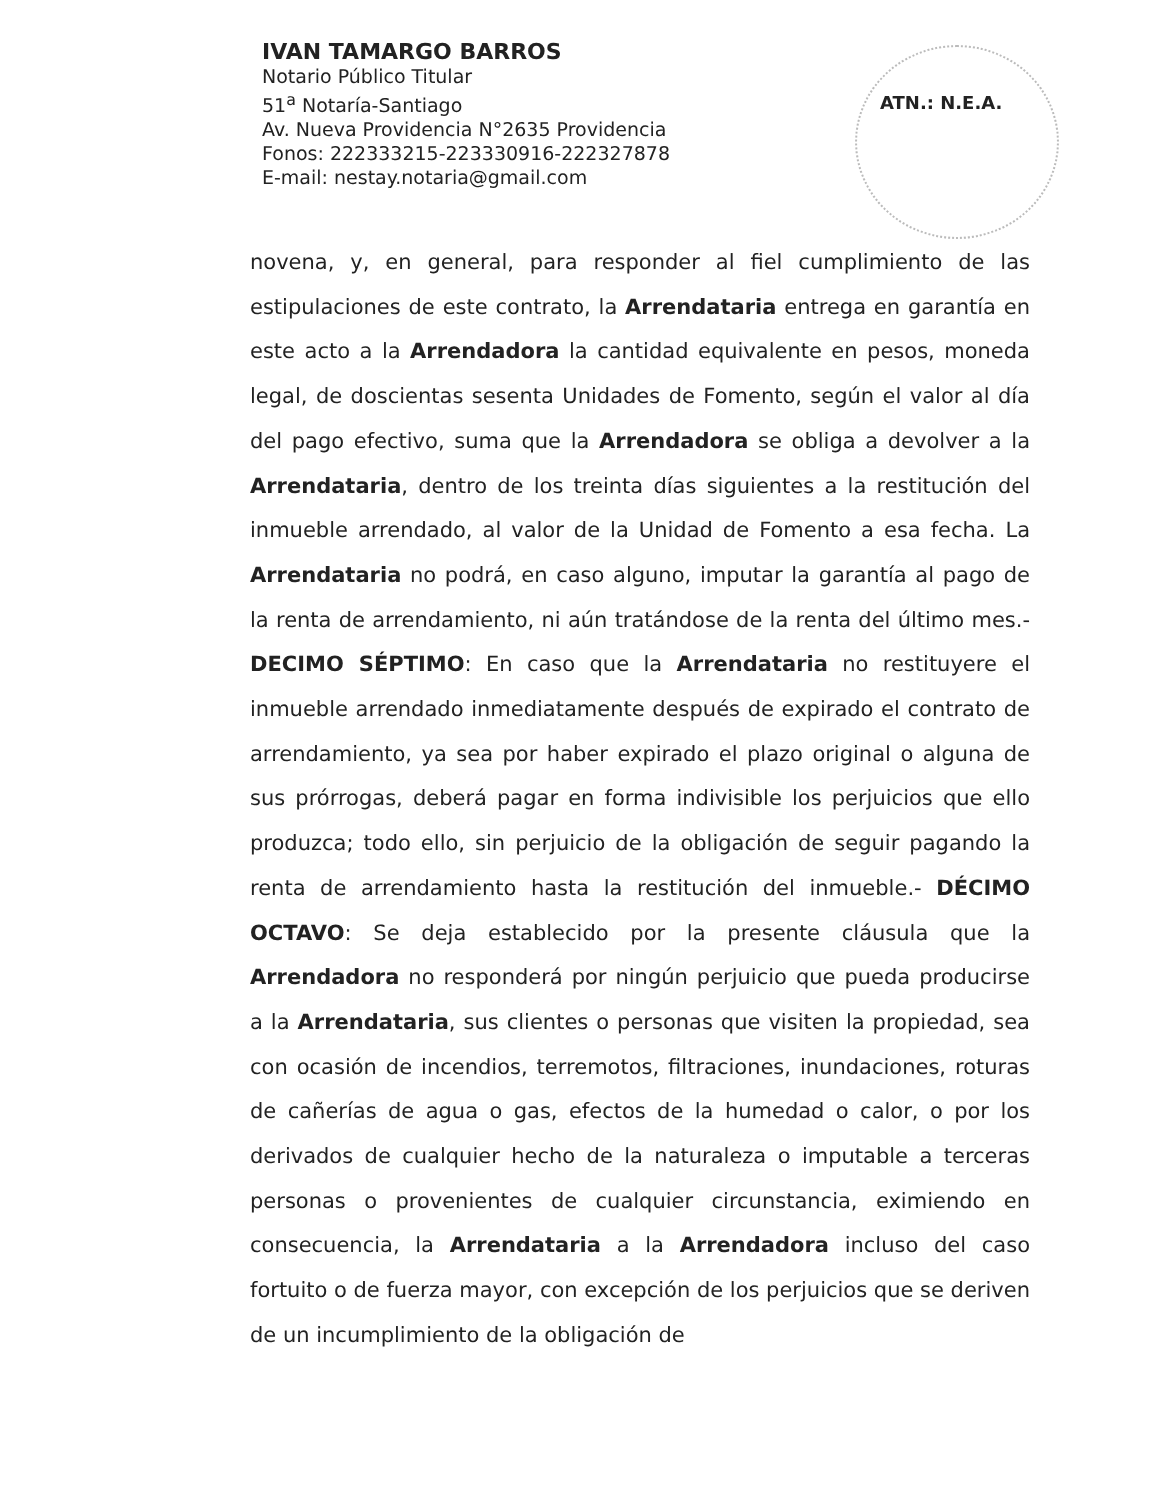IVAN TAMARGO BARROS
Notario Público Titular
51<sup>a</sup> Notaría-Santiago
Av. Nueva Providencia N°2635 Providencia
Fonos: 222333215-223330916-222327878
E-mail: nestay.notaria@gmail.com
ATN.: N.E.A.
novena, y, en general, para responder al fiel cumplimiento de las estipulaciones de este contrato, la Arrendataria entrega en garantía en este acto a la Arrendadora la cantidad equivalente en pesos, moneda legal, de doscientas sesenta Unidades de Fomento, según el valor al día del pago efectivo, suma que la Arrendadora se obliga a devolver a la Arrendataria, dentro de los treinta días siguientes a la restitución del inmueble arrendado, al valor de la Unidad de Fomento a esa fecha. La Arrendataria no podrá, en caso alguno, imputar la garantía al pago de la renta de arrendamiento, ni aún tratándose de la renta del último mes.- DECIMO SÉPTIMO: En caso que la Arrendataria no restituyere el inmueble arrendado inmediatamente después de expirado el contrato de arrendamiento, ya sea por haber expirado el plazo original o alguna de sus prórrogas, deberá pagar en forma indivisible los perjuicios que ello produzca; todo ello, sin perjuicio de la obligación de seguir pagando la renta de arrendamiento hasta la restitución del inmueble.- DÉCIMO OCTAVO: Se deja establecido por la presente cláusula que la Arrendadora no responderá por ningún perjuicio que pueda producirse a la Arrendataria, sus clientes o personas que visiten la propiedad, sea con ocasión de incendios, terremotos, filtraciones, inundaciones, roturas de cañerías de agua o gas, efectos de la humedad o calor, o por los derivados de cualquier hecho de la naturaleza o imputable a terceras personas o provenientes de cualquier circunstancia, eximiendo en consecuencia, la Arrendataria a la Arrendadora incluso del caso fortuito o de fuerza mayor, con excepción de los perjuicios que se deriven de un incumplimiento de la obligación de